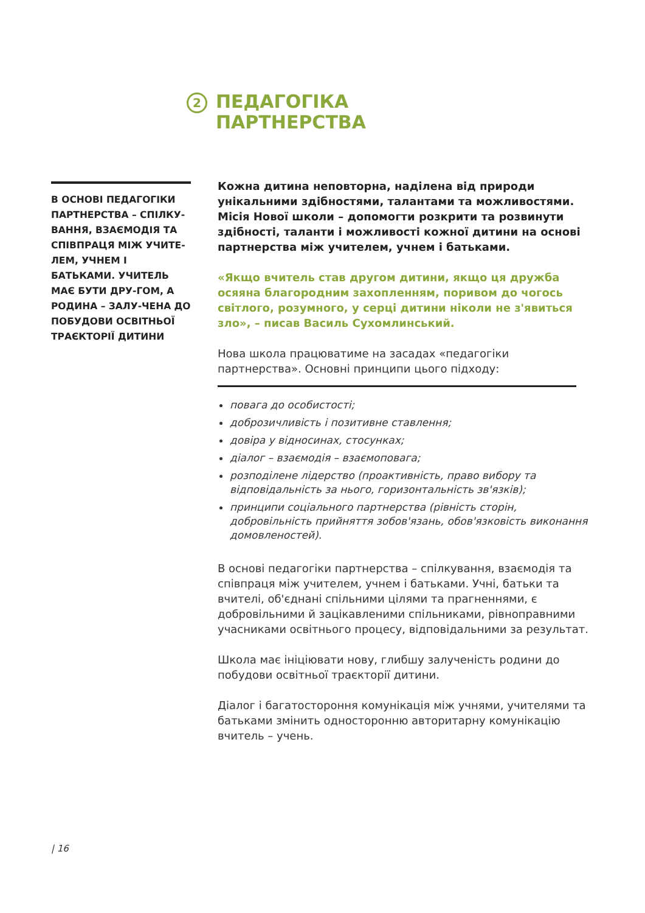2
ПЕДАГОГІКА
ПАРТНЕРСТВА
В ОСНОВІ ПЕДАГОГІКИ ПАРТНЕРСТВА – СПІЛКУ-ВАННЯ, ВЗАЄМОДІЯ ТА СПІВПРАЦЯ МІЖ УЧИТЕ-ЛЕМ, УЧНЕМ І БАТЬКАМИ. УЧИТЕЛЬ МАЄ БУТИ ДРУ-ГОМ, А РОДИНА – ЗАЛУ-ЧЕНА ДО ПОБУДОВИ ОСВІТНЬОЇ ТРАЄКТОРІЇ ДИТИНИ
Кожна дитина неповторна, наділена від природи унікальними здібностями, талантами та можливостями. Місія Нової школи – допомогти розкрити та розвинути здібності, таланти і можливості кожної дитини на основі партнерства між учителем, учнем і батьками.
«Якщо вчитель став другом дитини, якщо ця дружба осяяна благородним захопленням, поривом до чогось світлого, розумного, у серці дитини ніколи не з'явиться зло», – писав Василь Сухомлинський.
Нова школа працюватиме на засадах «педагогіки партнерства». Основні принципи цього підходу:
повага до особистості;
доброзичливість і позитивне ставлення;
довіра у відносинах, стосунках;
діалог – взаємодія – взаємоповага;
розподілене лідерство (проактивність, право вибору та відповідальність за нього, горизонтальність зв'язків);
принципи соціального партнерства (рівність сторін, добровільність прийняття зобов'язань, обов'язковість виконання домовленостей).
В основі педагогіки партнерства – спілкування, взаємодія та співпраця між учителем, учнем і батьками. Учні, батьки та вчителі, об'єднані спільними цілями та прагненнями, є добровільними й зацікавленими спільниками, рівноправними учасниками освітнього процесу, відповідальними за результат.
Школа має ініціювати нову, глибшу залученість родини до побудови освітньої траєкторії дитини.
Діалог і багатостороння комунікація між учнями, учителями та батьками змінить односторонню авторитарну комунікацію вчитель – учень.
| 16